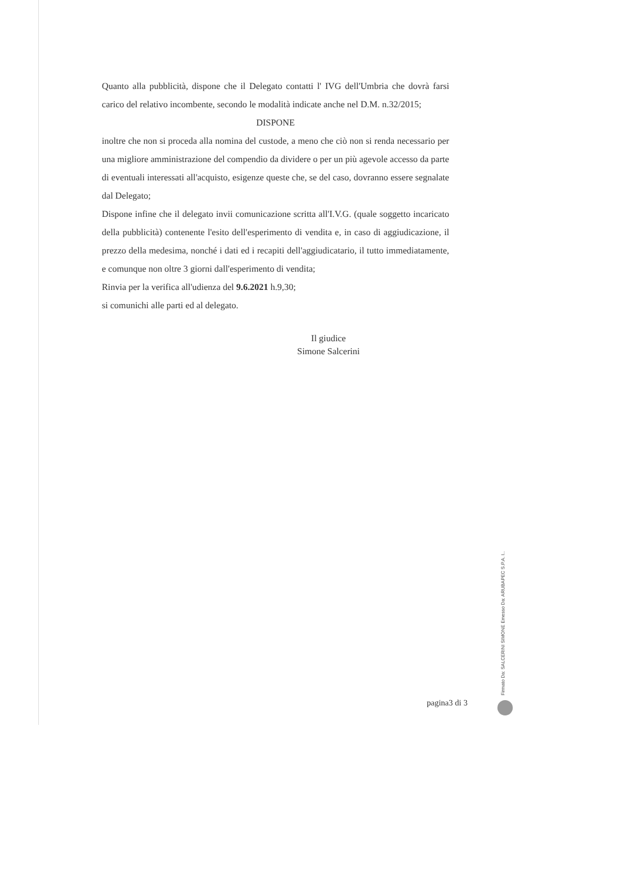Quanto alla pubblicità, dispone che il Delegato contatti l' IVG dell'Umbria che dovrà farsi carico del relativo incombente, secondo le modalità indicate anche nel D.M. n.32/2015;
DISPONE
inoltre che non si proceda alla nomina del custode, a meno che ciò non si renda necessario per una migliore amministrazione del compendio da dividere o per un più agevole accesso da parte di eventuali interessati all'acquisto, esigenze queste che, se del caso, dovranno essere segnalate dal Delegato;
Dispone infine che il delegato invii comunicazione scritta all'I.V.G. (quale soggetto incaricato della pubblicità) contenente l'esito dell'esperimento di vendita e, in caso di aggiudicazione, il prezzo della medesima, nonché i dati ed i recapiti dell'aggiudicatario, il tutto immediatamente, e comunque non oltre 3 giorni dall'esperimento di vendita;
Rinvia per la verifica all'udienza del 9.6.2021 h.9,30;
si comunichi alle parti ed al delegato.
Il giudice
Simone Salcerini
Firmato Da: SALCERINI SIMONE Emesso Da: ARUBAPEC S.P.A. I..
pagina3 di 3